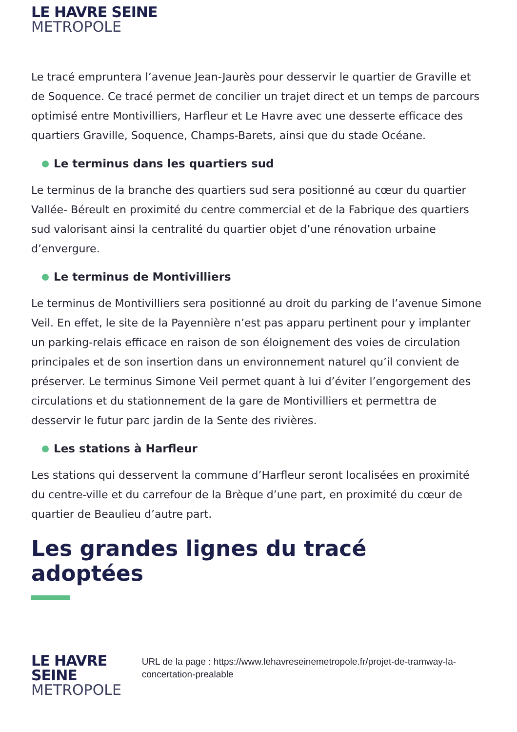LE HAVRE SEINE
METROPOLE
Le tracé empruntera l’avenue Jean-Jaurès pour desservir le quartier de Graville et de Soquence. Ce tracé permet de concilier un trajet direct et un temps de parcours optimisé entre Montivilliers, Harfleur et Le Havre avec une desserte efficace des quartiers Graville, Soquence, Champs-Barets, ainsi que du stade Océane.
Le terminus dans les quartiers sud
Le terminus de la branche des quartiers sud sera positionné au cœur du quartier Vallée- Béreult en proximité du centre commercial et de la Fabrique des quartiers sud valorisant ainsi la centralité du quartier objet d’une rénovation urbaine d’envergure.
Le terminus de Montivilliers
Le terminus de Montivilliers sera positionné au droit du parking de l’avenue Simone Veil. En effet, le site de la Payennière n’est pas apparu pertinent pour y implanter un parking-relais efficace en raison de son éloignement des voies de circulation principales et de son insertion dans un environnement naturel qu’il convient de préserver. Le terminus Simone Veil permet quant à lui d’éviter l’engorgement des circulations et du stationnement de la gare de Montivilliers et permettra de desservir le futur parc jardin de la Sente des rivières.
Les stations à Harfleur
Les stations qui desservent la commune d’Harfleur seront localisées en proximité du centre-ville et du carrefour de la Brèque d’une part, en proximité du cœur de quartier de Beaulieu d’autre part.
Les grandes lignes du tracé adoptées
LE HAVRE SEINE
METROPOLE
URL de la page : https://www.lehavreseinemetropole.fr/projet-de-tramway-la-concertation-prealable